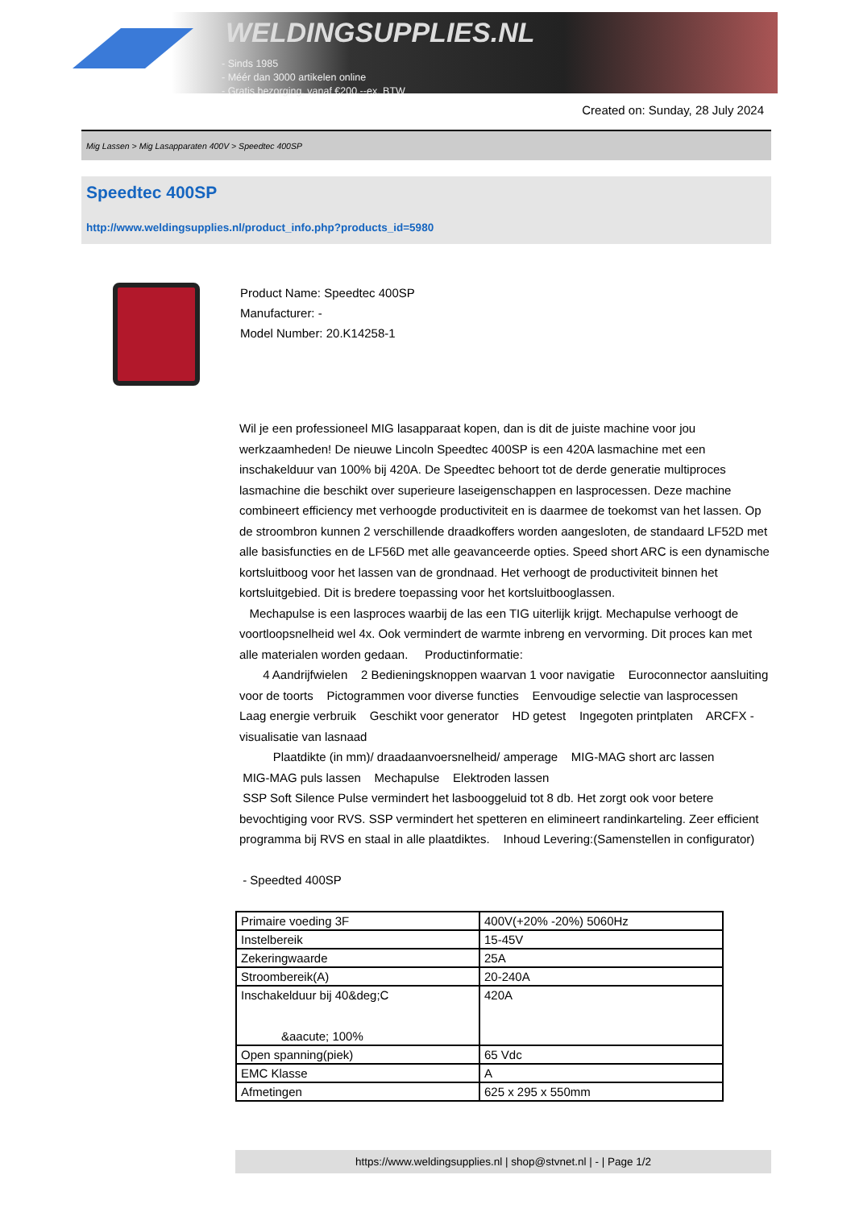WELDINGSUPPLIES.NL
- Sinds 1985
- Méér dan 3000 artikelen online
- Gratis bezorging, vanaf €200,--ex. BTW
Created on: Sunday, 28 July 2024
Mig Lassen > Mig Lasapparaten 400V > Speedtec 400SP
Speedtec 400SP
http://www.weldingsupplies.nl/product_info.php?products_id=5980
Product Name: Speedtec 400SP
Manufacturer: -
Model Number: 20.K14258-1
Wil je een professioneel MIG lasapparaat kopen, dan is dit de juiste machine voor jou werkzaamheden! De nieuwe Lincoln Speedtec 400SP is een 420A lasmachine met een inschakelduur van 100% bij 420A. De Speedtec behoort tot de derde generatie multiproces lasmachine die beschikt over superieure laseigenschappen en lasprocessen. Deze machine combineert efficiency met verhoogde productiviteit en is daarmee de toekomst van het lassen. Op de stroombron kunnen 2 verschillende draadkoffers worden aangesloten, de standaard LF52D met alle basisfuncties en de LF56D met alle geavanceerde opties. Speed short ARC is een dynamische kortsluitboog voor het lassen van de grondnaad. Het verhoogt de productiviteit binnen het kortsluitgebied. Dit is bredere toepassing voor het kortsluitbooglassen.
Mechapulse is een lasproces waarbij de las een TIG uiterlijk krijgt. Mechapulse verhoogt de voortloopsnelheid wel 4x. Ook vermindert de warmte inbreng en vervorming. Dit proces kan met alle materialen worden gedaan. Productinformatie:
4 Aandrijfwielen 2 Bedieningsknoppen waarvan 1 voor navigatie Euroconnector aansluiting voor de toorts Pictogrammen voor diverse functies Eenvoudige selectie van lasprocessen Laag energie verbruik Geschikt voor generator HD getest Ingegoten printplaten ARCFX - visualisatie van lasnaad
Plaatdikte (in mm)/ draadaanvoersnelheid/ amperage MIG-MAG short arc lassen
MIG-MAG puls lassen Mechapulse Elektroden lassen
SSP Soft Silence Pulse vermindert het lasbooggeluid tot 8 db. Het zorgt ook voor betere bevochtiging voor RVS. SSP vermindert het spetteren en elimineert randinkarteling. Zeer efficient programma bij RVS en staal in alle plaatdiktes. Inhoud Levering:(Samenstellen in configurator)
- Speedted 400SP
| Primaire voeding 3F | 400V(+20% -20%) 5060Hz |
| Instelbereik | 15-45V |
| Zekeringwaarde | 25A |
| Stroombereik(A) | 20-240A |
| Inschakelduur bij 40&deg;C &aacute; 100% | 420A |
| Open spanning(piek) | 65 Vdc |
| EMC Klasse | A |
| Afmetingen | 625 x 295 x 550mm |
https://www.weldingsupplies.nl | shop@stvnet.nl | - | Page 1/2